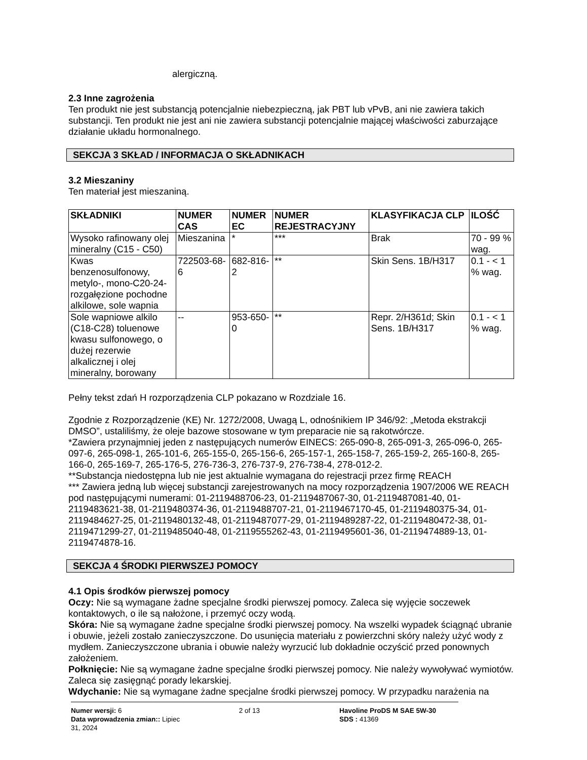alergiczną.
2.3 Inne zagrożenia
Ten produkt nie jest substancją potencjalnie niebezpieczną, jak PBT lub vPvB, ani nie zawiera takich substancji. Ten produkt nie jest ani nie zawiera substancji potencjalnie mającej właściwości zaburzające działanie układu hormonalnego.
SEKCJA 3 SKŁAD / INFORMACJA O SKŁADNIKACH
3.2 Mieszaniny
Ten materiał jest mieszaniną.
| SKŁADNIKI | NUMER CAS | NUMER EC | NUMER REJESTRACYJNY | KLASYFIKACJA CLP | ILOŚĆ |
| --- | --- | --- | --- | --- | --- |
| Wysoko rafinowany olej mineralny (C15 - C50) | Mieszanina | * | *** | Brak | 70 - 99 % wag. |
| Kwas benzenosulfonowy, metylo-, mono-C20-24-rozgałęzione pochodne alkilowe, sole wapnia | 722503-68-6 | 682-816-2 | ** | Skin Sens. 1B/H317 | 0.1 - < 1 % wag. |
| Sole wapniowe alkilo (C18-C28) toluenowe kwasu sulfonowego, o dużej rezerwie alkalicznej i olej mineralny, borowany | -- | 953-650-0 | ** | Repr. 2/H361d; Skin Sens. 1B/H317 | 0.1 - < 1 % wag. |
Pełny tekst zdań H rozporządzenia CLP pokazano w Rozdziale 16.
Zgodnie z Rozporządzenie (KE) Nr. 1272/2008, Uwagą L, odnośnikiem IP 346/92: „Metoda ekstrakcji DMSO”, ustaliliśmy, że oleje bazowe stosowane w tym preparacie nie są rakotwórcze.
*Zawiera przynajmniej jeden z następujących numerów EINECS: 265-090-8, 265-091-3, 265-096-0, 265-097-6, 265-098-1, 265-101-6, 265-155-0, 265-156-6, 265-157-1, 265-158-7, 265-159-2, 265-160-8, 265-166-0, 265-169-7, 265-176-5, 276-736-3, 276-737-9, 276-738-4, 278-012-2.
**Substancja niedostępna lub nie jest aktualnie wymagana do rejestracji przez firmę REACH
*** Zawiera jedną lub więcej substancji zarejestrowanych na mocy rozporządzenia 1907/2006 WE REACH pod następującymi numerami: 01-2119488706-23, 01-2119487067-30, 01-2119487081-40, 01-2119483621-38, 01-2119480374-36, 01-2119488707-21, 01-2119467170-45, 01-2119480375-34, 01-2119484627-25, 01-2119480132-48, 01-2119487077-29, 01-2119489287-22, 01-2119480472-38, 01-2119471299-27, 01-2119485040-48, 01-2119555262-43, 01-2119495601-36, 01-2119474889-13, 01-2119474878-16.
SEKCJA 4 ŚRODKI PIERWSZEJ POMOCY
4.1 Opis środków pierwszej pomocy
Oczy: Nie są wymagane żadne specjalne środki pierwszej pomocy. Zaleca się wyjęcie soczewek kontaktowych, o ile są nałożone, i przemyć oczy wodą.
Skóra: Nie są wymagane żadne specjalne środki pierwszej pomocy. Na wszelki wypadek ściągnąć ubranie i obuwie, jeżeli zostało zanieczyszczone. Do usunięcia materiału z powierzchni skóry należy użyć wody z mydłem. Zanieczyszczone ubrania i obuwie należy wyrzucić lub dokładnie oczyścić przed ponownych założeniem.
Połknięcie: Nie są wymagane żadne specjalne środki pierwszej pomocy. Nie należy wywoływać wymiotów. Zaleca się zasięgnąć porady lekarskiej.
Wdychanie: Nie są wymagane żadne specjalne środki pierwszej pomocy. W przypadku narażenia na
Numer wersji: 6
Data wprowadzenia zmian:: Lipiec 31, 2024
2 of 13 Havoline ProDS M SAE 5W-30
SDS : 41369